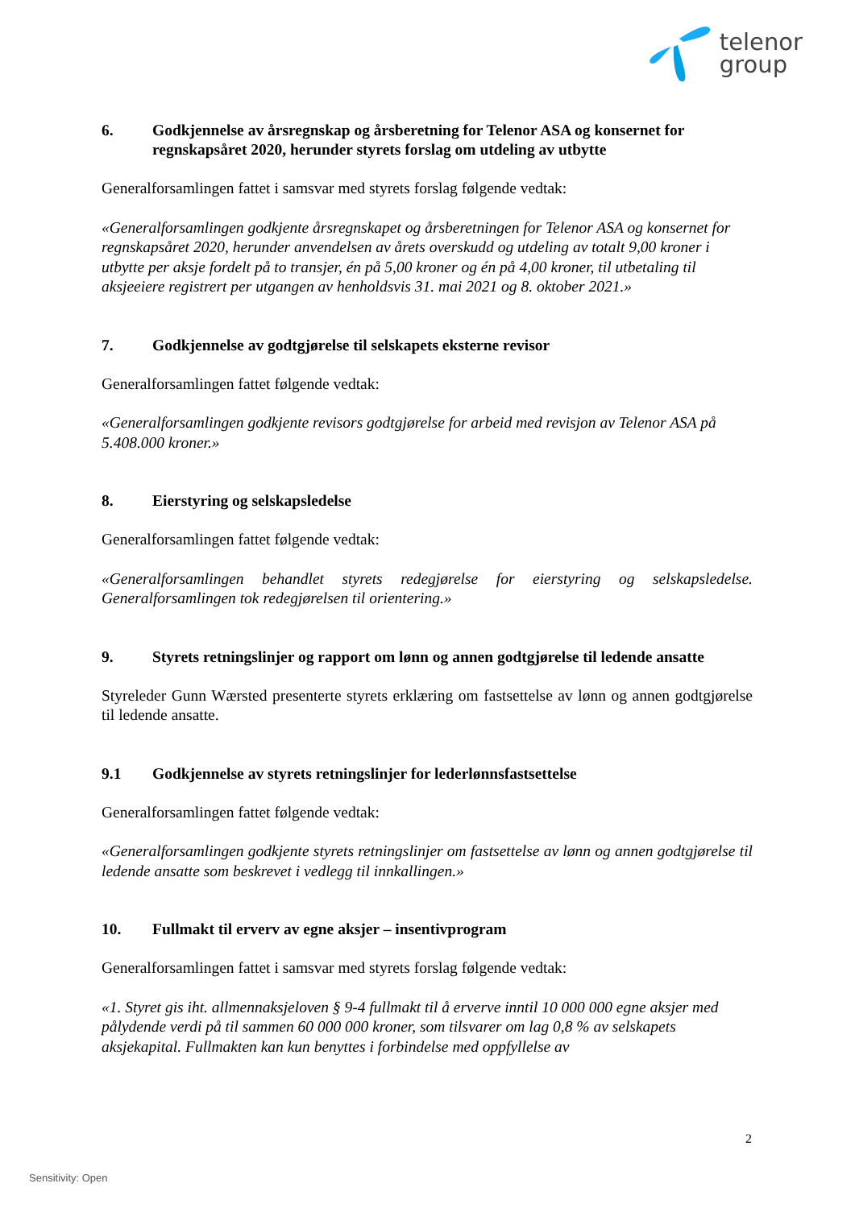telenor
group
6. Godkjennelse av årsregnskap og årsberetning for Telenor ASA og konsernet for regnskapsåret 2020, herunder styrets forslag om utdeling av utbytte
Generalforsamlingen fattet i samsvar med styrets forslag følgende vedtak:
«Generalforsamlingen godkjente årsregnskapet og årsberetningen for Telenor ASA og konsernet for regnskapsåret 2020, herunder anvendelsen av årets overskudd og utdeling av totalt 9,00 kroner i utbytte per aksje fordelt på to transjer, én på 5,00 kroner og én på 4,00 kroner, til utbetaling til aksjeeiere registrert per utgangen av henholdsvis 31. mai 2021 og 8. oktober 2021.»
7. Godkjennelse av godtgjørelse til selskapets eksterne revisor
Generalforsamlingen fattet følgende vedtak:
«Generalforsamlingen godkjente revisors godtgjørelse for arbeid med revisjon av Telenor ASA på 5.408.000 kroner.»
8. Eierstyring og selskapsledelse
Generalforsamlingen fattet følgende vedtak:
«Generalforsamlingen behandlet styrets redegjørelse for eierstyring og selskapsledelse. Generalforsamlingen tok redegjørelsen til orientering.»
9. Styrets retningslinjer og rapport om lønn og annen godtgjørelse til ledende ansatte
Styreleder Gunn Wærsted presenterte styrets erklæring om fastsettelse av lønn og annen godtgjørelse til ledende ansatte.
9.1 Godkjennelse av styrets retningslinjer for lederlønnsfastsettelse
Generalforsamlingen fattet følgende vedtak:
«Generalforsamlingen godkjente styrets retningslinjer om fastsettelse av lønn og annen godtgjørelse til ledende ansatte som beskrevet i vedlegg til innkallingen.»
10. Fullmakt til erverv av egne aksjer – insentivprogram
Generalforsamlingen fattet i samsvar med styrets forslag følgende vedtak:
«1. Styret gis iht. allmennaksjeloven § 9-4 fullmakt til å erverve inntil 10 000 000 egne aksjer med pålydende verdi på til sammen 60 000 000 kroner, som tilsvarer om lag 0,8 % av selskapets aksjekapital. Fullmakten kan kun benyttes i forbindelse med oppfyllelse av
2
Sensitivity: Open